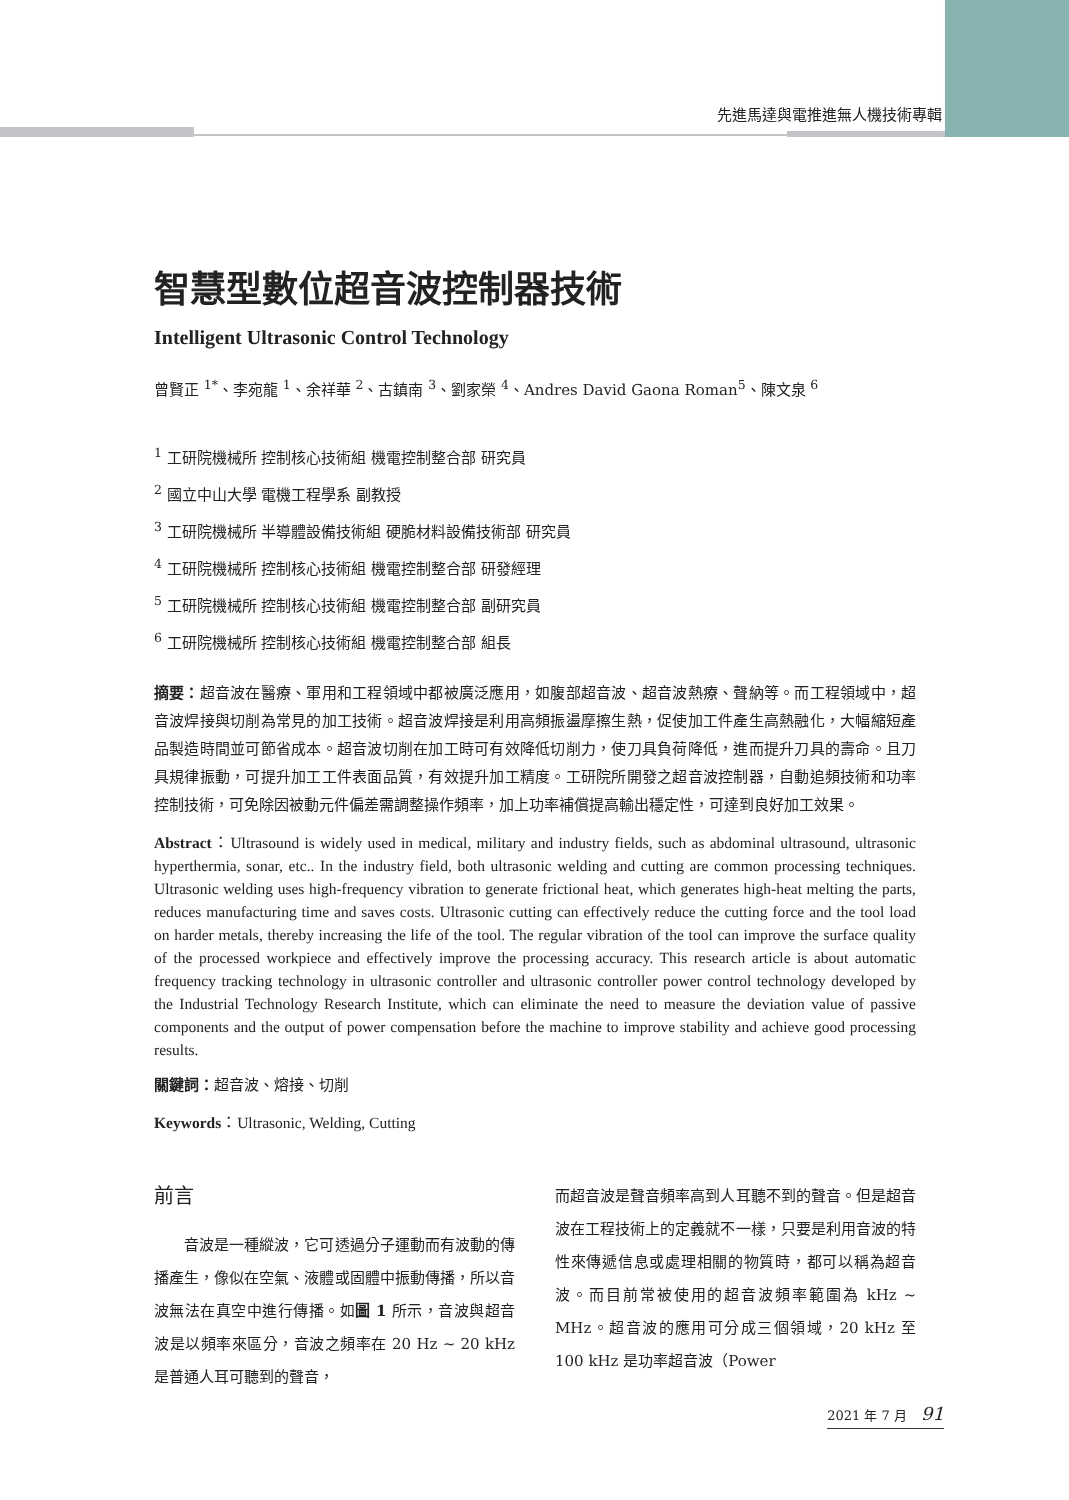先進馬達與電推進無人機技術專輯
智慧型數位超音波控制器技術
Intelligent Ultrasonic Control Technology
曾賢正 <sup>1*</sup>、李宛龍 <sup>1</sup>、余祥華 <sup>2</sup>、古鎮南 <sup>3</sup>、劉家榮 <sup>4</sup>、Andres David Gaona Roman<sup>5</sup>、陳文泉 <sup>6</sup>
<sup>1</sup> 工研院機械所 控制核心技術組 機電控制整合部 研究員
<sup>2</sup> 國立中山大學 電機工程學系 副教授
<sup>3</sup> 工研院機械所 半導體設備技術組 硬脆材料設備技術部 研究員
<sup>4</sup> 工研院機械所 控制核心技術組 機電控制整合部 研發經理
<sup>5</sup> 工研院機械所 控制核心技術組 機電控制整合部 副研究員
<sup>6</sup> 工研院機械所 控制核心技術組 機電控制整合部 組長
摘要：超音波在醫療、軍用和工程領域中都被廣泛應用，如腹部超音波、超音波熱療、聲納等。而工程領域中，超音波焊接與切削為常見的加工技術。超音波焊接是利用高頻振盪摩擦生熱，促使加工件產生高熱融化，大幅縮短產品製造時間並可節省成本。超音波切削在加工時可有效降低切削力，使刀具負荷降低，進而提升刀具的壽命。且刀具規律振動，可提升加工工件表面品質，有效提升加工精度。工研院所開發之超音波控制器，自動追頻技術和功率控制技術，可免除因被動元件偏差需調整操作頻率，加上功率補償提高輸出穩定性，可達到良好加工效果。
Abstract：Ultrasound is widely used in medical, military and industry fields, such as abdominal ultrasound, ultrasonic hyperthermia, sonar, etc.. In the industry field, both ultrasonic welding and cutting are common processing techniques. Ultrasonic welding uses high-frequency vibration to generate frictional heat, which generates high-heat melting the parts, reduces manufacturing time and saves costs. Ultrasonic cutting can effectively reduce the cutting force and the tool load on harder metals, thereby increasing the life of the tool. The regular vibration of the tool can improve the surface quality of the processed workpiece and effectively improve the processing accuracy. This research article is about automatic frequency tracking technology in ultrasonic controller and ultrasonic controller power control technology developed by the Industrial Technology Research Institute, which can eliminate the need to measure the deviation value of passive components and the output of power compensation before the machine to improve stability and achieve good processing results.
關鍵詞：超音波、熔接、切削
Keywords：Ultrasonic, Welding, Cutting
前言
　　音波是一種縱波，它可透過分子運動而有波動的傳播產生，像似在空氣、液體或固體中振動傳播，所以音波無法在真空中進行傳播。如圖 1 所示，音波與超音波是以頻率來區分，音波之頻率在 20 Hz ~ 20 kHz 是普通人耳可聽到的聲音，
而超音波是聲音頻率高到人耳聽不到的聲音。但是超音波在工程技術上的定義就不一樣，只要是利用音波的特性來傳遞信息或處理相關的物質時，都可以稱為超音波。而目前常被使用的超音波頻率範圍為 kHz ~ MHz。超音波的應用可分成三個領域，20 kHz 至 100 kHz 是功率超音波（Power
2021 年 7 月 91